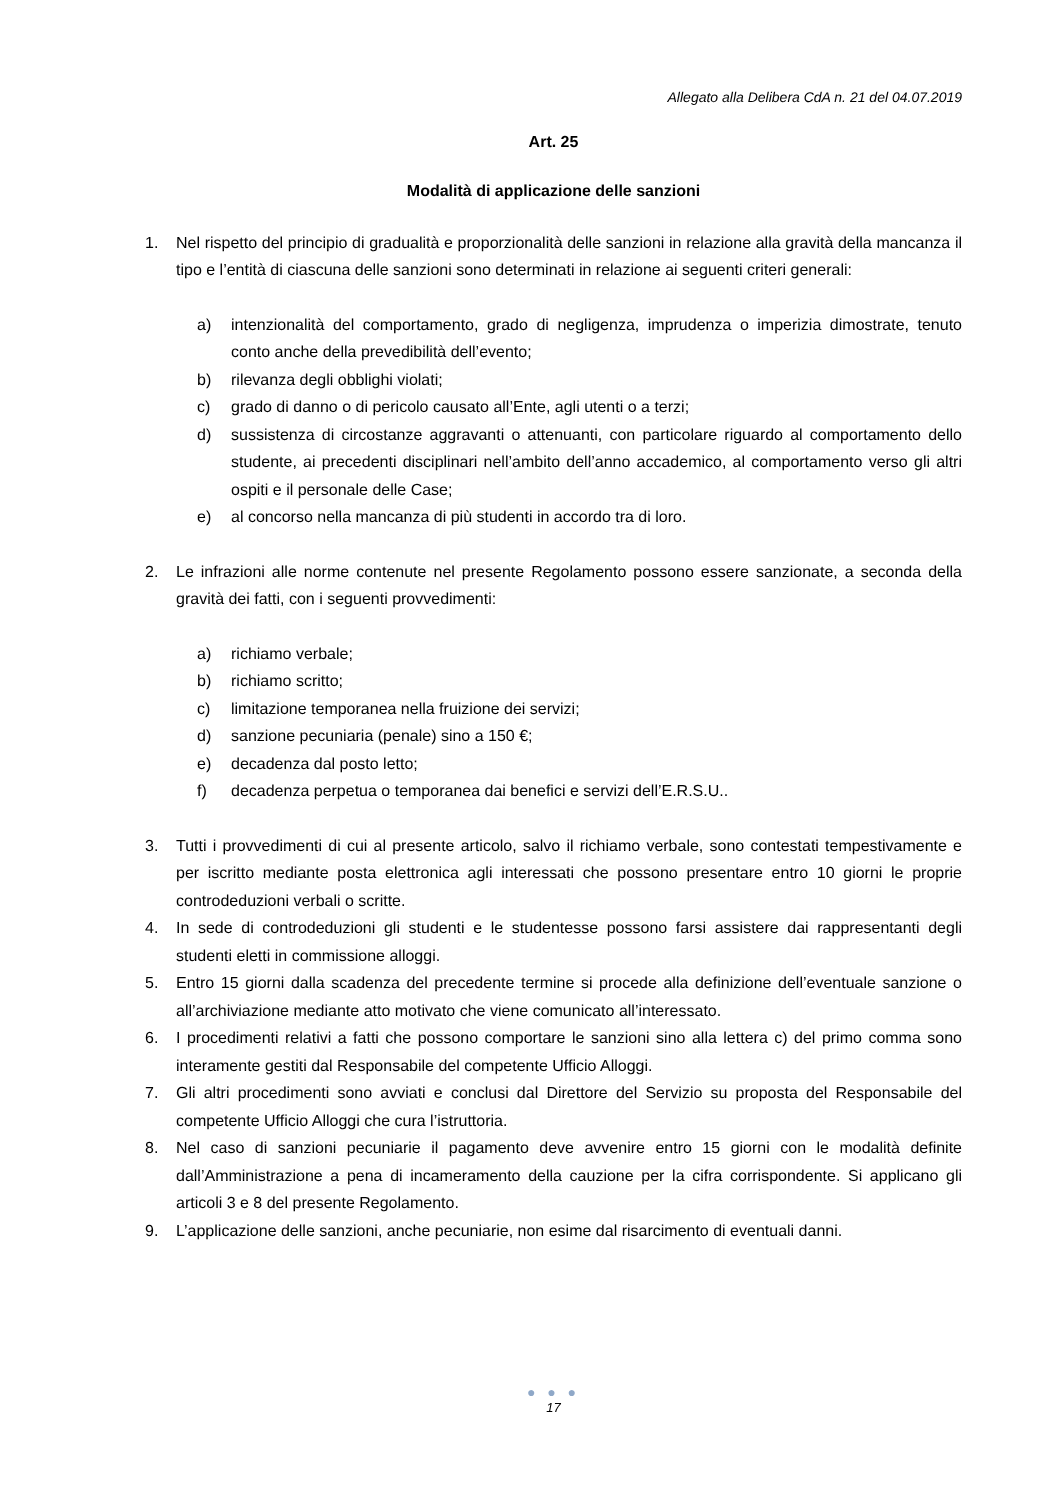Allegato alla Delibera CdA n. 21 del 04.07.2019
Art. 25
Modalità di applicazione delle sanzioni
1. Nel rispetto del principio di gradualità e proporzionalità delle sanzioni in relazione alla gravità della mancanza il tipo e l’entità di ciascuna delle sanzioni sono determinati in relazione ai seguenti criteri generali:
a) intenzionalità del comportamento, grado di negligenza, imprudenza o imperizia dimostrate, tenuto conto anche della prevedibilità dell’evento;
b) rilevanza degli obblighi violati;
c) grado di danno o di pericolo causato all’Ente, agli utenti o a terzi;
d) sussistenza di circostanze aggravanti o attenuanti, con particolare riguardo al comportamento dello studente, ai precedenti disciplinari nell’ambito dell’anno accademico, al comportamento verso gli altri ospiti e il personale delle Case;
e) al concorso nella mancanza di più studenti in accordo tra di loro.
2. Le infrazioni alle norme contenute nel presente Regolamento possono essere sanzionate, a seconda della gravità dei fatti, con i seguenti provvedimenti:
a) richiamo verbale;
b) richiamo scritto;
c) limitazione temporanea nella fruizione dei servizi;
d) sanzione pecuniaria (penale) sino a 150 €;
e) decadenza dal posto letto;
f) decadenza perpetua o temporanea dai benefici e servizi dell’E.R.S.U..
3. Tutti i provvedimenti di cui al presente articolo, salvo il richiamo verbale, sono contestati tempestivamente e per iscritto mediante posta elettronica agli interessati che possono presentare entro 10 giorni le proprie controdeduzioni verbali o scritte.
4. In sede di controdeduzioni gli studenti e le studentesse possono farsi assistere dai rappresentanti degli studenti eletti in commissione alloggi.
5. Entro 15 giorni dalla scadenza del precedente termine si procede alla definizione dell’eventuale sanzione o all’archiviazione mediante atto motivato che viene comunicato all’interessato.
6. I procedimenti relativi a fatti che possono comportare le sanzioni sino alla lettera c) del primo comma sono interamente gestiti dal Responsabile del competente Ufficio Alloggi.
7. Gli altri procedimenti sono avviati e conclusi dal Direttore del Servizio su proposta del Responsabile del competente Ufficio Alloggi che cura l’istruttoria.
8. Nel caso di sanzioni pecuniarie il pagamento deve avvenire entro 15 giorni con le modalità definite dall’Amministrazione a pena di incameramento della cauzione per la cifra corrispondente. Si applicano gli articoli 3 e 8 del presente Regolamento.
9. L’applicazione delle sanzioni, anche pecuniarie, non esime dal risarcimento di eventuali danni.
● ● ●
17